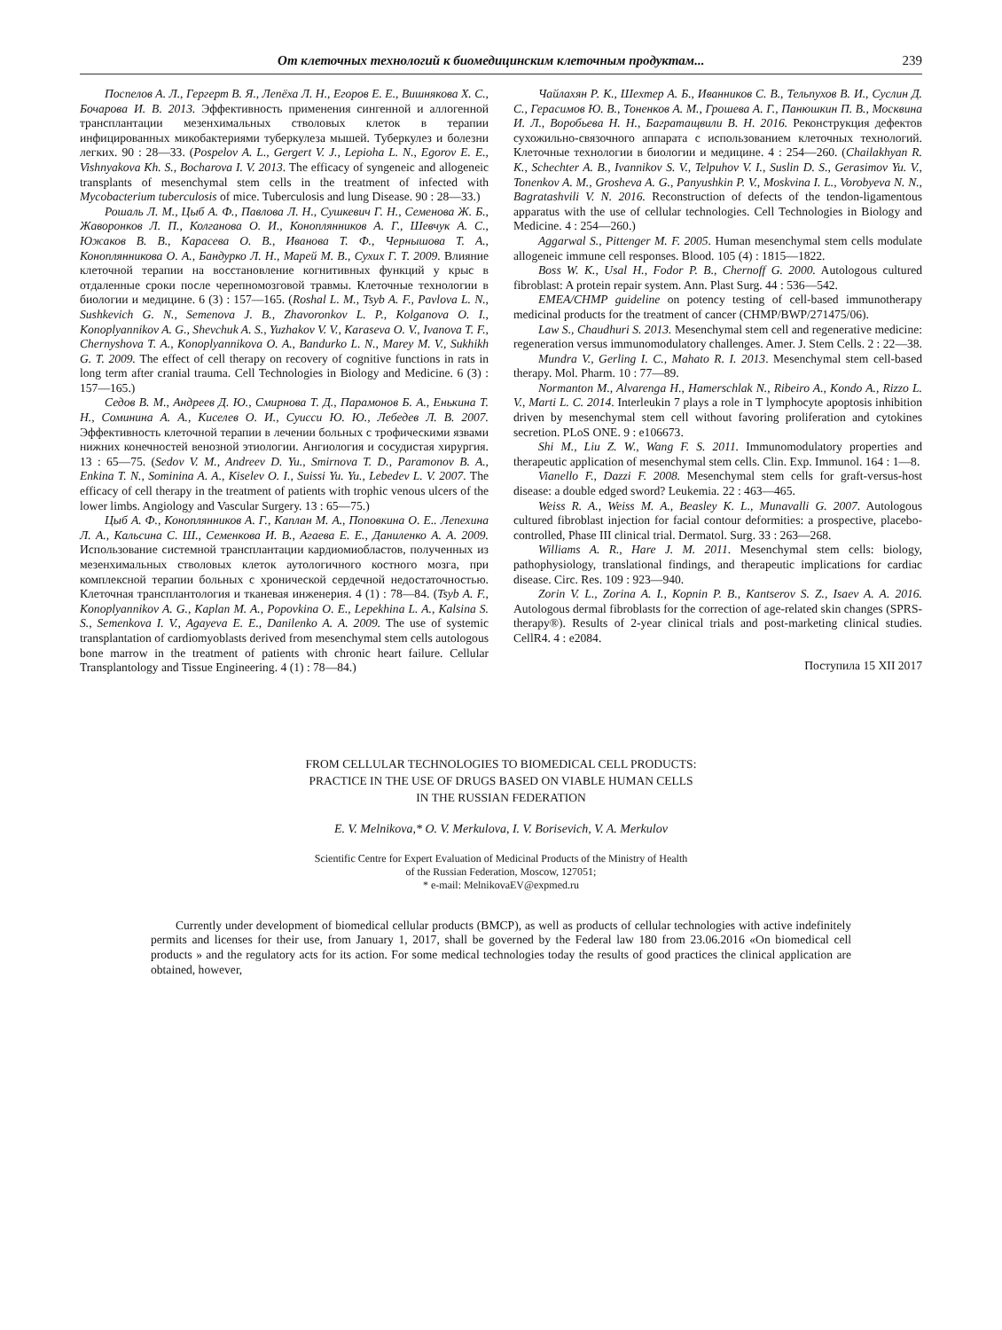От клеточных технологий к биомедицинским клеточным продуктам... 239
Поспелов А. Л., Гергерт В. Я., Лепёха Л. Н., Егоров Е. Е., Вишнякова Х. С., Бочарова И. В. 2013. Эффективность применения сингенной и аллогенной трансплантации мезенхимальных стволовых клеток в терапии инфицированных микобактериями туберкулеза мышей. Туберкулез и болезни легких. 90 : 28—33. (Pospelov A. L., Gergert V. J., Lepioha L. N., Egorov E. E., Vishnyakova Kh. S., Bocharova I. V. 2013. The efficacy of syngeneic and allogeneic transplants of mesenchymal stem cells in the treatment of infected with Mycobacterium tuberculosis of mice. Tuberculosis and lung Disease. 90 : 28—33.)
Рошаль Л. М., Цыб А. Ф., Павлова Л. Н., Сушкевич Г. Н., Семенова Ж. Б., Жаворонков Л. П., Колганова О. И., Коноплянников А. Г., Шевчук А. С., Южаков В. В., Карасева О. В., Иванова Т. Ф., Чернышова Т. А., Коноплянникова О. А., Бандурко Л. Н., Марей М. В., Сухих Г. Т. 2009. Влияние клеточной терапии на восстановление когнитивных функций у крыс в отдаленные сроки после черепномозговой травмы. Клеточные технологии в биологии и медицине. 6 (3) : 157—165. (Roshal L. M., Tsyb A. F., Pavlova L. N., Sushkevich G. N., Semenova J. B., Zhavoronkov L. P., Kolganova O. I., Konoplyannikov A. G., Shevchuk A. S., Yuzhakov V. V., Karaseva O. V., Ivanova T. F., Chernyshova T. A., Konoplyannikova O. A., Bandurko L. N., Marey M. V., Sukhikh G. T. 2009. The effect of cell therapy on recovery of cognitive functions in rats in long term after cranial trauma. Cell Technologies in Biology and Medicine. 6 (3) : 157—165.)
Седов В. М., Андреев Д. Ю., Смирнова Т. Д., Парамонов Б. А., Енькина Т. Н., Соминина А. А., Киселев О. И., Суисси Ю. Ю., Лебедев Л. В. 2007. Эффективность клеточной терапии в лечении больных с трофическими язвами нижних конечностей венозной этиологии. Ангиология и сосудистая хирургия. 13 : 65—75. (Sedov V. M., Andreev D. Yu., Smirnova T. D., Paramonov B. A., Enkina T. N., Sominina A. A., Kiselev O. I., Suissi Yu. Yu., Lebedev L. V. 2007. The efficacy of cell therapy in the treatment of patients with trophic venous ulcers of the lower limbs. Angiology and Vascular Surgery. 13 : 65—75.)
Цыб А. Ф., Коноплянников А. Г., Каплан М. А., Поповкина О. Е.. Лепехина Л. А., Кальсина С. Ш., Семенкова И. В., Агаева Е. Е., Даниленко А. А. 2009. Использование системной трансплантации кардиомиобластов, полученных из мезенхимальных стволовых клеток аутологичного костного мозга, при комплексной терапии больных с хронической сердечной недостаточностью. Клеточная трансплантология и тканевая инженерия. 4 (1) : 78—84. (Tsyb A. F., Konoplyannikov A. G., Kaplan M. A., Popovkina O. E., Lepekhina L. A., Kalsina S. S., Semenkova I. V., Agayeva E. E., Danilenko A. A. 2009. The use of systemic transplantation of cardiomyoblasts derived from mesenchymal stem cells autologous bone marrow in the treatment of patients with chronic heart failure. Cellular Transplantology and Tissue Engineering. 4 (1) : 78—84.)
Чайлахян Р. К., Шехтер А. Б., Иванников С. В., Тельпухов В. И., Суслин Д. С., Герасимов Ю. В., Тоненков А. М., Грошева А. Г., Панюшкин П. В., Москвина И. Л., Воробьева Н. Н., Багратащвили В. Н. 2016. Реконструкция дефектов сухожильно-связочного аппарата с использованием клеточных технологий. Клеточные технологии в биологии и медицине. 4 : 254—260. (Chailakhyan R. K., Schechter A. B., Ivannikov S. V., Telpuhov V. I., Suslin D. S., Gerasimov Yu. V., Tonenkov A. M., Grosheva A. G., Panyushkin P. V., Moskvina I. L., Vorobyeva N. N., Bagratashvili V. N. 2016. Reconstruction of defects of the tendon-ligamentous apparatus with the use of cellular technologies. Cell Technologies in Biology and Medicine. 4 : 254—260.)
Aggarwal S., Pittenger M. F. 2005. Human mesenchymal stem cells modulate allogeneic immune cell responses. Blood. 105 (4) : 1815—1822.
Boss W. K., Usal H., Fodor P. B., Chernoff G. 2000. Autologous cultured fibroblast: A protein repair system. Ann. Plast Surg. 44 : 536—542.
EMEA/CHMP guideline on potency testing of cell-based immunotherapy medicinal products for the treatment of cancer (CHMP/BWP/271475/06).
Law S., Chaudhuri S. 2013. Mesenchymal stem cell and regenerative medicine: regeneration versus immunomodulatory challenges. Amer. J. Stem Cells. 2 : 22—38.
Mundra V., Gerling I. C., Mahato R. I. 2013. Mesenchymal stem cell-based therapy. Mol. Pharm. 10 : 77—89.
Normanton M., Alvarenga H., Hamerschlak N., Ribeiro A., Kondo A., Rizzo L. V., Marti L. C. 2014. Interleukin 7 plays a role in T lymphocyte apoptosis inhibition driven by mesenchymal stem cell without favoring proliferation and cytokines secretion. PLoS ONE. 9 : e106673.
Shi M., Liu Z. W., Wang F. S. 2011. Immunomodulatory properties and therapeutic application of mesenchymal stem cells. Clin. Exp. Immunol. 164 : 1—8.
Vianello F., Dazzi F. 2008. Mesenchymal stem cells for graft-versus-host disease: a double edged sword? Leukemia. 22 : 463—465.
Weiss R. A., Weiss M. A., Beasley K. L., Munavalli G. 2007. Autologous cultured fibroblast injection for facial contour deformities: a prospective, placebo-controlled, Phase III clinical trial. Dermatol. Surg. 33 : 263—268.
Williams A. R., Hare J. M. 2011. Mesenchymal stem cells: biology, pathophysiology, translational findings, and therapeutic implications for cardiac disease. Circ. Res. 109 : 923—940.
Zorin V. L., Zorina A. I., Kopnin P. B., Kantserov S. Z., Isaev A. A. 2016. Autologous dermal fibroblasts for the correction of age-related skin changes (SPRS-therapy®). Results of 2-year clinical trials and post-marketing clinical studies. CellR4. 4 : e2084.
Поступила 15 XII 2017
FROM CELLULAR TECHNOLOGIES TO BIOMEDICAL CELL PRODUCTS:
PRACTICE IN THE USE OF DRUGS BASED ON VIABLE HUMAN CELLS
IN THE RUSSIAN FEDERATION
E. V. Melnikova,* O. V. Merkulova, I. V. Borisevich, V. A. Merkulov
Scientific Centre for Expert Evaluation of Medicinal Products of the Ministry of Health
of the Russian Federation, Moscow, 127051;
* e-mail: MelnikovaEV@expmed.ru
Currently under development of biomedical cellular products (BMCP), as well as products of cellular technologies with active indefinitely permits and licenses for their use, from January 1, 2017, shall be governed by the Federal law 180 from 23.06.2016 «On biomedical cell products » and the regulatory acts for its action. For some medical technologies today the results of good practices the clinical application are obtained, however,